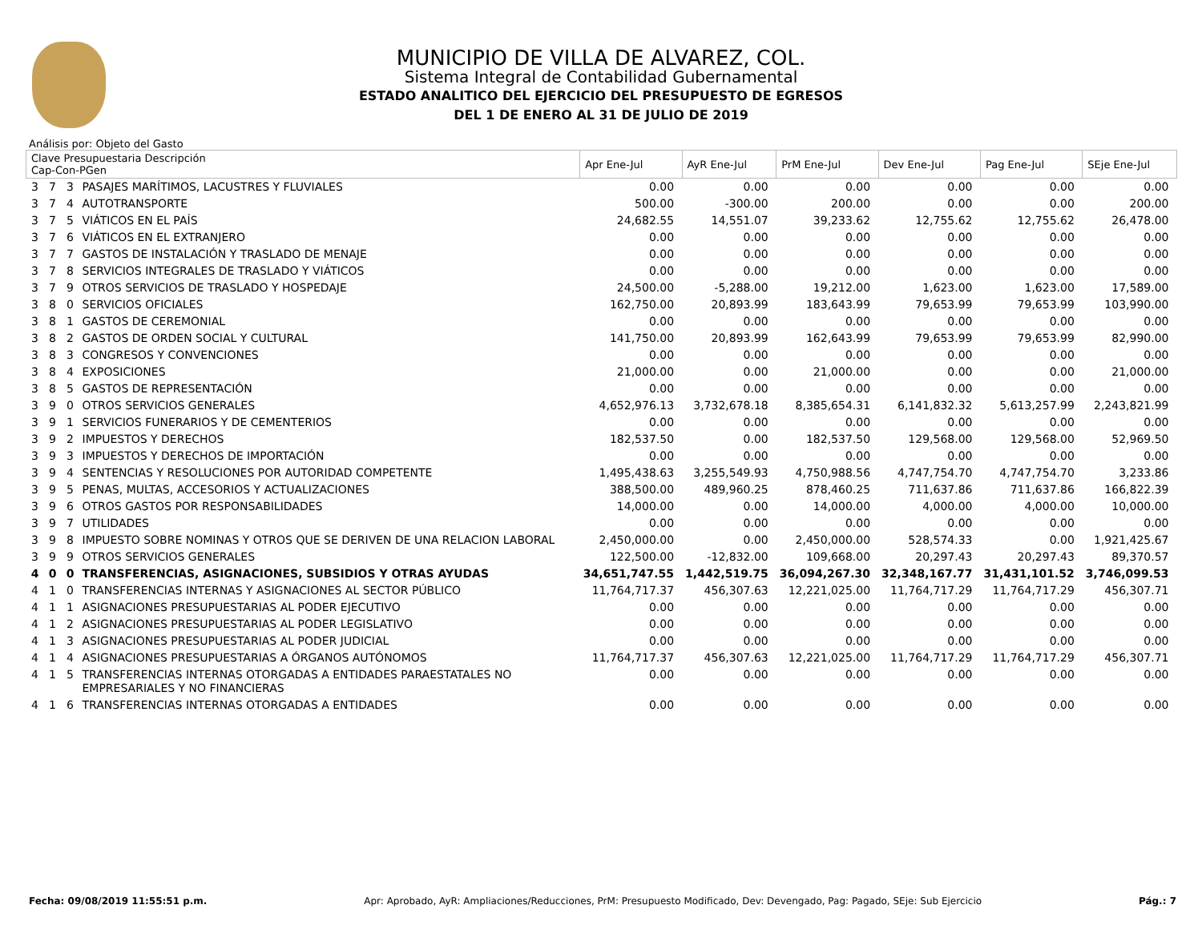MUNICIPIO DE VILLA DE ALVAREZ, COL.
Sistema Integral de Contabilidad Gubernamental
ESTADO ANALITICO DEL EJERCICIO DEL PRESUPUESTO DE EGRESOS
DEL 1 DE ENERO AL 31 DE JULIO DE 2019
Análisis por: Objeto del Gasto
| Clave Presupuestaria Descripción Cap-Con-PGen | | | | Apr Ene-Jul | AyR Ene-Jul | PrM Ene-Jul | Dev Ene-Jul | Pag Ene-Jul | SEje Ene-Jul |
| --- | --- | --- | --- | --- | --- | --- | --- | --- | --- |
| 3 | 7 | 3 | PASAJES MARÍTIMOS, LACUSTRES Y FLUVIALES | 0.00 | 0.00 | 0.00 | 0.00 | 0.00 | 0.00 |
| 3 | 7 | 4 | AUTOTRANSPORTE | 500.00 | -300.00 | 200.00 | 0.00 | 0.00 | 200.00 |
| 3 | 7 | 5 | VIÁTICOS EN EL PAÍS | 24,682.55 | 14,551.07 | 39,233.62 | 12,755.62 | 12,755.62 | 26,478.00 |
| 3 | 7 | 6 | VIÁTICOS EN EL EXTRANJERO | 0.00 | 0.00 | 0.00 | 0.00 | 0.00 | 0.00 |
| 3 | 7 | 7 | GASTOS DE INSTALACIÓN Y TRASLADO DE MENAJE | 0.00 | 0.00 | 0.00 | 0.00 | 0.00 | 0.00 |
| 3 | 7 | 8 | SERVICIOS INTEGRALES DE TRASLADO Y VIÁTICOS | 0.00 | 0.00 | 0.00 | 0.00 | 0.00 | 0.00 |
| 3 | 7 | 9 | OTROS SERVICIOS DE TRASLADO Y HOSPEDAJE | 24,500.00 | -5,288.00 | 19,212.00 | 1,623.00 | 1,623.00 | 17,589.00 |
| 3 | 8 | 0 | SERVICIOS OFICIALES | 162,750.00 | 20,893.99 | 183,643.99 | 79,653.99 | 79,653.99 | 103,990.00 |
| 3 | 8 | 1 | GASTOS DE CEREMONIAL | 0.00 | 0.00 | 0.00 | 0.00 | 0.00 | 0.00 |
| 3 | 8 | 2 | GASTOS DE ORDEN SOCIAL Y CULTURAL | 141,750.00 | 20,893.99 | 162,643.99 | 79,653.99 | 79,653.99 | 82,990.00 |
| 3 | 8 | 3 | CONGRESOS Y CONVENCIONES | 0.00 | 0.00 | 0.00 | 0.00 | 0.00 | 0.00 |
| 3 | 8 | 4 | EXPOSICIONES | 21,000.00 | 0.00 | 21,000.00 | 0.00 | 0.00 | 21,000.00 |
| 3 | 8 | 5 | GASTOS DE REPRESENTACIÓN | 0.00 | 0.00 | 0.00 | 0.00 | 0.00 | 0.00 |
| 3 | 9 | 0 | OTROS SERVICIOS GENERALES | 4,652,976.13 | 3,732,678.18 | 8,385,654.31 | 6,141,832.32 | 5,613,257.99 | 2,243,821.99 |
| 3 | 9 | 1 | SERVICIOS FUNERARIOS Y DE CEMENTERIOS | 0.00 | 0.00 | 0.00 | 0.00 | 0.00 | 0.00 |
| 3 | 9 | 2 | IMPUESTOS Y DERECHOS | 182,537.50 | 0.00 | 182,537.50 | 129,568.00 | 129,568.00 | 52,969.50 |
| 3 | 9 | 3 | IMPUESTOS Y DERECHOS DE IMPORTACIÓN | 0.00 | 0.00 | 0.00 | 0.00 | 0.00 | 0.00 |
| 3 | 9 | 4 | SENTENCIAS Y RESOLUCIONES POR AUTORIDAD COMPETENTE | 1,495,438.63 | 3,255,549.93 | 4,750,988.56 | 4,747,754.70 | 4,747,754.70 | 3,233.86 |
| 3 | 9 | 5 | PENAS, MULTAS, ACCESORIOS Y ACTUALIZACIONES | 388,500.00 | 489,960.25 | 878,460.25 | 711,637.86 | 711,637.86 | 166,822.39 |
| 3 | 9 | 6 | OTROS GASTOS POR RESPONSABILIDADES | 14,000.00 | 0.00 | 14,000.00 | 4,000.00 | 4,000.00 | 10,000.00 |
| 3 | 9 | 7 | UTILIDADES | 0.00 | 0.00 | 0.00 | 0.00 | 0.00 | 0.00 |
| 3 | 9 | 8 | IMPUESTO SOBRE NOMINAS Y OTROS QUE SE DERIVEN DE UNA RELACION LABORAL | 2,450,000.00 | 0.00 | 2,450,000.00 | 528,574.33 | 0.00 | 1,921,425.67 |
| 3 | 9 | 9 | OTROS SERVICIOS GENERALES | 122,500.00 | -12,832.00 | 109,668.00 | 20,297.43 | 20,297.43 | 89,370.57 |
| 4 | 0 | 0 | TRANSFERENCIAS, ASIGNACIONES, SUBSIDIOS Y OTRAS AYUDAS | 34,651,747.55 | 1,442,519.75 | 36,094,267.30 | 32,348,167.77 | 31,431,101.52 | 3,746,099.53 |
| 4 | 1 | 0 | TRANSFERENCIAS INTERNAS Y ASIGNACIONES AL SECTOR PÚBLICO | 11,764,717.37 | 456,307.63 | 12,221,025.00 | 11,764,717.29 | 11,764,717.29 | 456,307.71 |
| 4 | 1 | 1 | ASIGNACIONES PRESUPUESTARIAS AL PODER EJECUTIVO | 0.00 | 0.00 | 0.00 | 0.00 | 0.00 | 0.00 |
| 4 | 1 | 2 | ASIGNACIONES PRESUPUESTARIAS AL PODER LEGISLATIVO | 0.00 | 0.00 | 0.00 | 0.00 | 0.00 | 0.00 |
| 4 | 1 | 3 | ASIGNACIONES PRESUPUESTARIAS AL PODER JUDICIAL | 0.00 | 0.00 | 0.00 | 0.00 | 0.00 | 0.00 |
| 4 | 1 | 4 | ASIGNACIONES PRESUPUESTARIAS A ÓRGANOS AUTÓNOMOS | 11,764,717.37 | 456,307.63 | 12,221,025.00 | 11,764,717.29 | 11,764,717.29 | 456,307.71 |
| 4 | 1 | 5 | TRANSFERENCIAS INTERNAS OTORGADAS A ENTIDADES PARAESTATALES NO EMPRESARIALES Y NO FINANCIERAS | 0.00 | 0.00 | 0.00 | 0.00 | 0.00 | 0.00 |
| 4 | 1 | 6 | TRANSFERENCIAS INTERNAS OTORGADAS A ENTIDADES | 0.00 | 0.00 | 0.00 | 0.00 | 0.00 | 0.00 |
Fecha: 09/08/2019 11:55:51 p.m. Apr: Aprobado, AyR: Ampliaciones/Reducciones, PrM: Presupuesto Modificado, Dev: Devengado, Pag: Pagado, SEje: Sub Ejercicio Pág.: 7